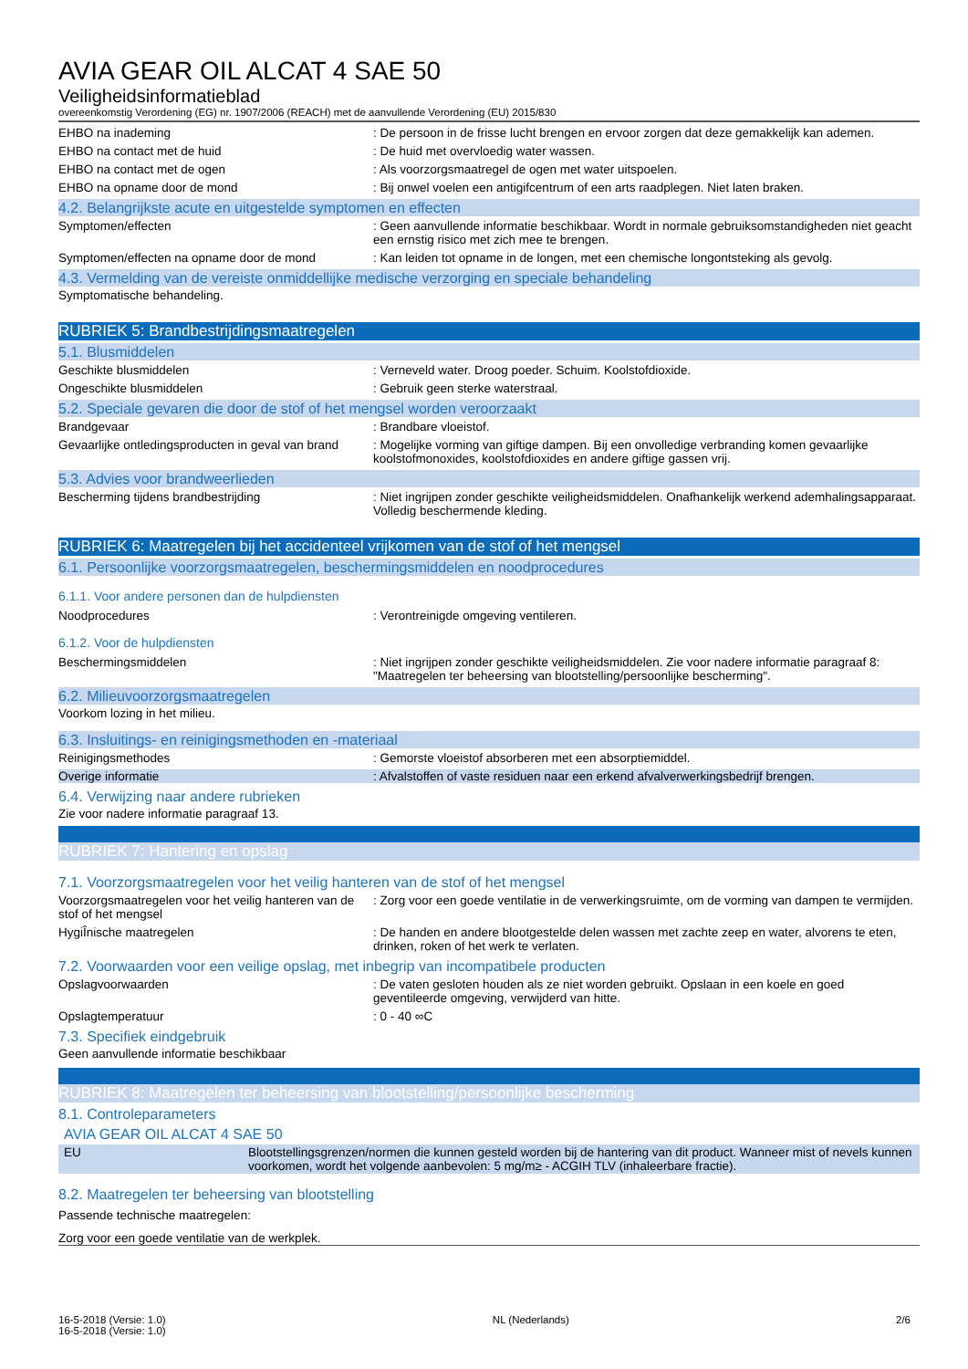AVIA GEAR OIL ALCAT 4 SAE 50
Veiligheidsinformatieblad
overeenkomstig Verordening (EG) nr. 1907/2006 (REACH) met de aanvullende Verordening (EU) 2015/830
EHBO na inademing : De persoon in de frisse lucht brengen en ervoor zorgen dat deze gemakkelijk kan ademen.
EHBO na contact met de huid : De huid met overvloedig water wassen.
EHBO na contact met de ogen : Als voorzorgsmaatregel de ogen met water uitspoelen.
EHBO na opname door de mond : Bij onwel voelen een antigifcentrum of een arts raadplegen. Niet laten braken.
4.2. Belangrijkste acute en uitgestelde symptomen en effecten
Symptomen/effecten : Geen aanvullende informatie beschikbaar. Wordt in normale gebruiksomstandigheden niet geacht een ernstig risico met zich mee te brengen.
Symptomen/effecten na opname door de mond : Kan leiden tot opname in de longen, met een chemische longontsteking als gevolg.
4.3. Vermelding van de vereiste onmiddellijke medische verzorging en speciale behandeling
Symptomatische behandeling.
RUBRIEK 5: Brandbestrijdingsmaatregelen
5.1. Blusmiddelen
Geschikte blusmiddelen : Verneveld water. Droog poeder. Schuim. Koolstofdioxide.
Ongeschikte blusmiddelen : Gebruik geen sterke waterstraal.
5.2. Speciale gevaren die door de stof of het mengsel worden veroorzaakt
Brandgevaar : Brandbare vloeistof.
Gevaarlijke ontledingsproducten in geval van brand
: Mogelijke vorming van giftige dampen. Bij een onvolledige verbranding komen gevaarlijke koolstofmonoxides, koolstofdioxides en andere giftige gassen vrij.
5.3. Advies voor brandweerlieden
Bescherming tijdens brandbestrijding : Niet ingrijpen zonder geschikte veiligheidsmiddelen. Onafhankelijk werkend ademhalingsapparaat. Volledig beschermende kleding.
RUBRIEK 6: Maatregelen bij het accidenteel vrijkomen van de stof of het mengsel
6.1. Persoonlijke voorzorgsmaatregelen, beschermingsmiddelen en noodprocedures
6.1.1. Voor andere personen dan de hulpdiensten
Noodprocedures : Verontreinigde omgeving ventileren.
6.1.2. Voor de hulpdiensten
Beschermingsmiddelen : Niet ingrijpen zonder geschikte veiligheidsmiddelen. Zie voor nadere informatie paragraaf 8: "Maatregelen ter beheersing van blootstelling/persoonlijke bescherming".
6.2. Milieuvoorzorgsmaatregelen
Voorkom lozing in het milieu.
6.3. Insluitings- en reinigingsmethoden en -materiaal
Reinigingsmethodes : Gemorste vloeistof absorberen met een absorptiemiddel.
Overige informatie : Afvalstoffen of vaste residuen naar een erkend afvalverwerkingsbedrijf brengen.
6.4. Verwijzing naar andere rubrieken
Zie voor nadere informatie paragraaf 13.
RUBRIEK 7: Hantering en opslag
7.1. Voorzorgsmaatregelen voor het veilig hanteren van de stof of het mengsel
Voorzorgsmaatregelen voor het veilig hanteren van de stof of het mengsel
: Zorg voor een goede ventilatie in de verwerkingsruimte, om de vorming van dampen te vermijden.
HygiÎnische maatregelen : De handen en andere blootgestelde delen wassen met zachte zeep en water, alvorens te eten, drinken, roken of het werk te verlaten.
7.2. Voorwaarden voor een veilige opslag, met inbegrip van incompatibele producten
Opslagvoorwaarden : De vaten gesloten houden als ze niet worden gebruikt. Opslaan in een koele en goed geventileerde omgeving, verwijderd van hitte.
Opslagtemperatuur : 0 - 40 ∞C
7.3. Specifiek eindgebruik
Geen aanvullende informatie beschikbaar
RUBRIEK 8: Maatregelen ter beheersing van blootstelling/persoonlijke bescherming
8.1. Controleparameters
AVIA GEAR OIL ALCAT 4 SAE 50
| EU | Blootstellingsgrenzen/normen die kunnen gesteld worden bij de hantering van dit product. Wanneer mist of nevels kunnen voorkomen, wordt het volgende aanbevolen: 5 mg/m≥ - ACGIH TLV (inhaleerbare fractie). |
8.2. Maatregelen ter beheersing van blootstelling
Passende technische maatregelen:
Zorg voor een goede ventilatie van de werkplek.
16-5-2018 (Versie: 1.0)
16-5-2018 (Versie: 1.0)
NL (Nederlands) 2/6